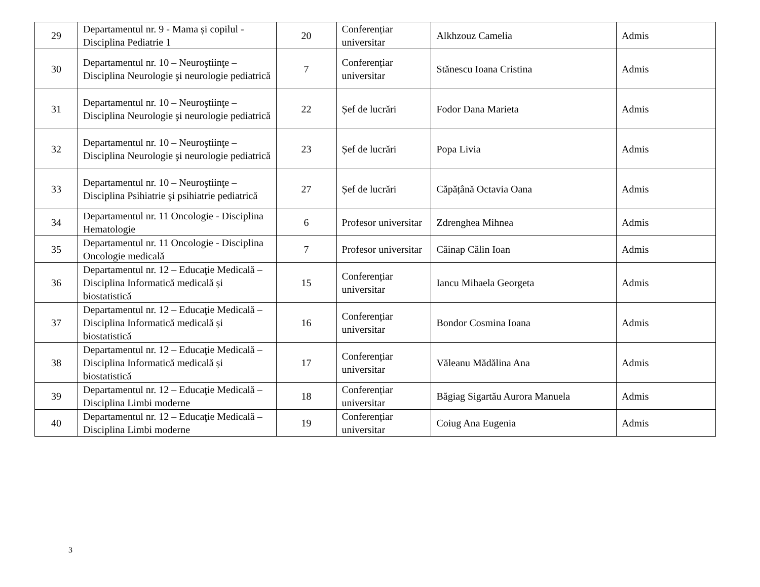| 29 | Departamentul nr. 9 - Mama și copilul - Disciplina Pediatrie 1 | 20 | Conferențiar universitar | Alkhzouz Camelia | Admis |
| 30 | Departamentul nr. 10 – Neuroştiinţe – Disciplina Neurologie şi neurologie pediatrică | 7 | Conferențiar universitar | Stănescu Ioana Cristina | Admis |
| 31 | Departamentul nr. 10 – Neuroştiinţe – Disciplina Neurologie şi neurologie pediatrică | 22 | Șef de lucrări | Fodor Dana Marieta | Admis |
| 32 | Departamentul nr. 10 – Neuroştiinţe – Disciplina Neurologie şi neurologie pediatrică | 23 | Șef de lucrări | Popa Livia | Admis |
| 33 | Departamentul nr. 10 – Neuroştiinţe – Disciplina Psihiatrie şi psihiatrie pediatrică | 27 | Șef de lucrări | Căpățână Octavia Oana | Admis |
| 34 | Departamentul nr. 11 Oncologie - Disciplina Hematologie | 6 | Profesor universitar | Zdrenghea Mihnea | Admis |
| 35 | Departamentul nr. 11 Oncologie - Disciplina Oncologie medicală | 7 | Profesor universitar | Căinap Călin Ioan | Admis |
| 36 | Departamentul nr. 12 – Educaţie Medicală – Disciplina Informatică medicală și biostatistică | 15 | Conferențiar universitar | Iancu Mihaela Georgeta | Admis |
| 37 | Departamentul nr. 12 – Educaţie Medicală – Disciplina Informatică medicală și biostatistică | 16 | Conferențiar universitar | Bondor Cosmina Ioana | Admis |
| 38 | Departamentul nr. 12 – Educaţie Medicală – Disciplina Informatică medicală și biostatistică | 17 | Conferențiar universitar | Văleanu Mădălina Ana | Admis |
| 39 | Departamentul nr. 12 – Educaţie Medicală – Disciplina Limbi moderne | 18 | Conferențiar universitar | Băgiag Sigartău Aurora Manuela | Admis |
| 40 | Departamentul nr. 12 – Educaţie Medicală – Disciplina Limbi moderne | 19 | Conferențiar universitar | Coiug Ana Eugenia | Admis |
3